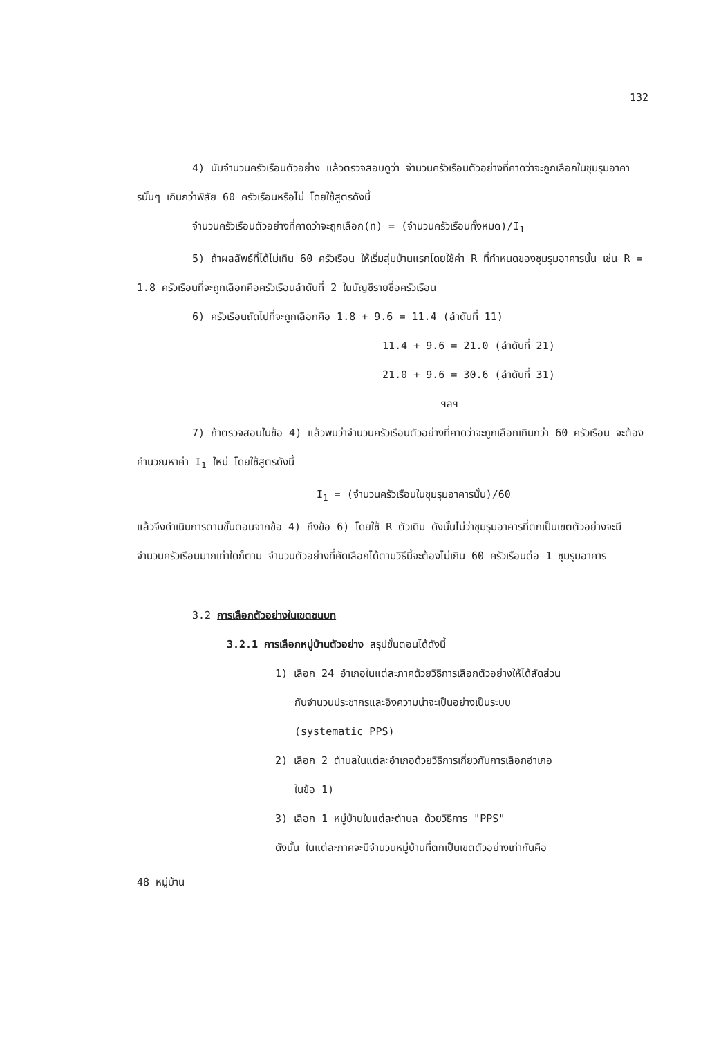132
4) นับจำนวนครัวเรือนตัวอย่าง แล้วตรวจสอบดูว่า จำนวนครัวเรือนตัวอย่างที่คาดว่าจะถูกเลือกในชุมรุมอาคารนั้นๆ เกินกว่าพิสัย 60 ครัวเรือนหรือไม่ โดยใช้สูตรดังนี้
จำนวนครัวเรือนตัวอย่างที่คาดว่าจะถูกเลือก(n) = (จำนวนครัวเรือนทั้งหมด)/I<sub>1</sub>
5) ถ้าผลลัพธ์ที่ได้ไม่เกิน 60 ครัวเรือน ให้เริ่มสุ่มบ้านแรกโดยใช้ค่า R ที่กำหนดของชุมรุมอาคารนั้น เช่น R = 1.8 ครัวเรือนที่จะถูกเลือกคือครัวเรือนลำดับที่ 2 ในบัญชีรายชื่อครัวเรือน
6) ครัวเรือนถัดไปที่จะถูกเลือกคือ 1.8 + 9.6 = 11.4 (ลำดับที่ 11)
11.4 + 9.6 = 21.0 (ลำดับที่ 21)
21.0 + 9.6 = 30.6 (ลำดับที่ 31)
ฯลฯ
7) ถ้าตรวจสอบในข้อ 4) แล้วพบว่าจำนวนครัวเรือนตัวอย่างที่คาดว่าจะถูกเลือกเกินกว่า 60 ครัวเรือน จะต้องคำนวณหาค่า I<sub>1</sub> ใหม่ โดยใช้สูตรดังนี้
I<sub>1</sub> = (จำนวนครัวเรือนในชุมรุมอาคารนั้น)/60
แล้วจึงดำเนินการตามขั้นตอนจากข้อ 4) ถึงข้อ 6) โดยใช้ R ตัวเดิม ดังนั้นไม่ว่าชุมรุมอาคารที่ตกเป็นเขตตัวอย่างจะมีจำนวนครัวเรือนมากเท่าใดก็ตาม จำนวนตัวอย่างที่คัดเลือกได้ตามวิธีนี้จะต้องไม่เกิน 60 ครัวเรือนต่อ 1 ชุมรุมอาคาร
3.2 การเลือกตัวอย่างในเขตชนบท
3.2.1 การเลือกหมู่บ้านตัวอย่าง สรุปขั้นตอนได้ดังนี้
1) เลือก 24 อำเภอในแต่ละภาคด้วยวิธีการเลือกตัวอย่างให้ได้สัดส่วน
กับจำนวนประชากรและอิงความน่าจะเป็นอย่างเป็นระบบ
(systematic PPS)
2) เลือก 2 ตำบลในแต่ละอำเภอด้วยวิธีการเกี่ยวกับการเลือกอำเภอ
ในข้อ 1)
3) เลือก 1 หมู่บ้านในแต่ละตำบล ด้วยวิธีการ "PPS"
ดังนั้น ในแต่ละภาคจะมีจำนวนหมู่บ้านที่ตกเป็นเขตตัวอย่างเท่ากันคือ
48 หมู่บ้าน